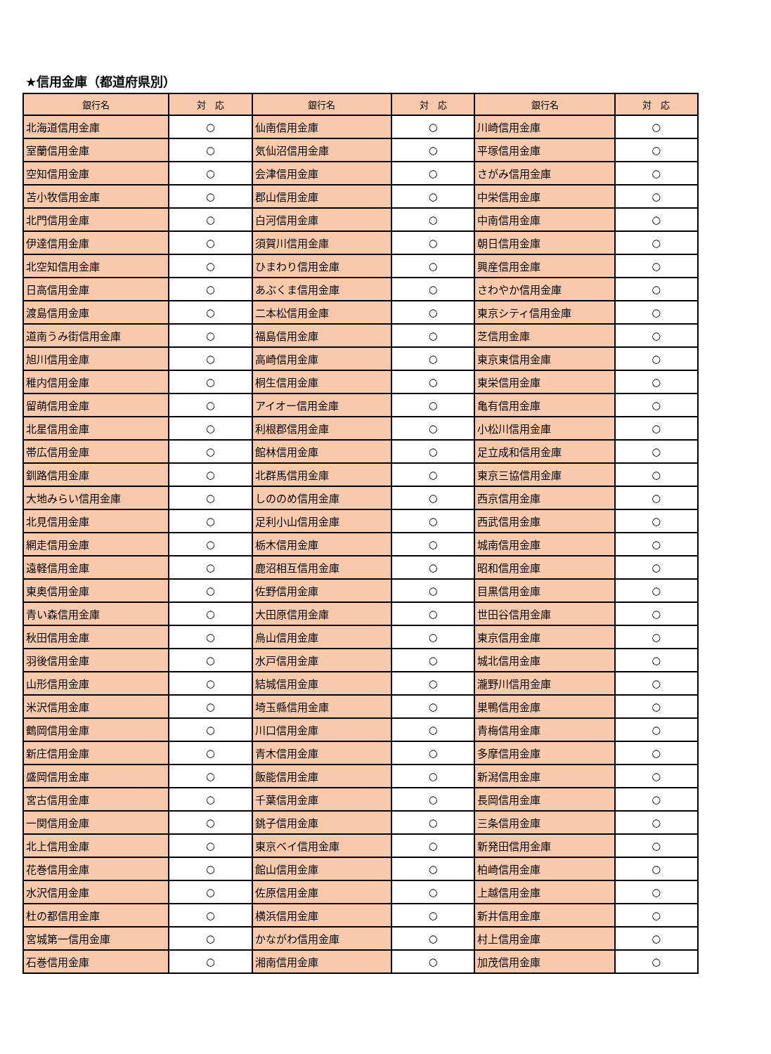★信用金庫（都道府県別）
| 銀行名 | 対 応 | 銀行名 | 対 応 | 銀行名 | 対 応 |
| --- | --- | --- | --- | --- | --- |
| 北海道信用金庫 | ○ | 仙南信用金庫 | ○ | 川崎信用金庫 | ○ |
| 室蘭信用金庫 | ○ | 気仙沼信用金庫 | ○ | 平塚信用金庫 | ○ |
| 空知信用金庫 | ○ | 会津信用金庫 | ○ | さがみ信用金庫 | ○ |
| 苫小牧信用金庫 | ○ | 郡山信用金庫 | ○ | 中栄信用金庫 | ○ |
| 北門信用金庫 | ○ | 白河信用金庫 | ○ | 中南信用金庫 | ○ |
| 伊達信用金庫 | ○ | 須賀川信用金庫 | ○ | 朝日信用金庫 | ○ |
| 北空知信用金庫 | ○ | ひまわり信用金庫 | ○ | 興産信用金庫 | ○ |
| 日高信用金庫 | ○ | あぶくま信用金庫 | ○ | さわやか信用金庫 | ○ |
| 渡島信用金庫 | ○ | 二本松信用金庫 | ○ | 東京シティ信用金庫 | ○ |
| 道南うみ街信用金庫 | ○ | 福島信用金庫 | ○ | 芝信用金庫 | ○ |
| 旭川信用金庫 | ○ | 高崎信用金庫 | ○ | 東京東信用金庫 | ○ |
| 稚内信用金庫 | ○ | 桐生信用金庫 | ○ | 東栄信用金庫 | ○ |
| 留萌信用金庫 | ○ | アイオー信用金庫 | ○ | 亀有信用金庫 | ○ |
| 北星信用金庫 | ○ | 利根郡信用金庫 | ○ | 小松川信用金庫 | ○ |
| 帯広信用金庫 | ○ | 館林信用金庫 | ○ | 足立成和信用金庫 | ○ |
| 釧路信用金庫 | ○ | 北群馬信用金庫 | ○ | 東京三協信用金庫 | ○ |
| 大地みらい信用金庫 | ○ | しののめ信用金庫 | ○ | 西京信用金庫 | ○ |
| 北見信用金庫 | ○ | 足利小山信用金庫 | ○ | 西武信用金庫 | ○ |
| 網走信用金庫 | ○ | 栃木信用金庫 | ○ | 城南信用金庫 | ○ |
| 遠軽信用金庫 | ○ | 鹿沼相互信用金庫 | ○ | 昭和信用金庫 | ○ |
| 東奥信用金庫 | ○ | 佐野信用金庫 | ○ | 目黒信用金庫 | ○ |
| 青い森信用金庫 | ○ | 大田原信用金庫 | ○ | 世田谷信用金庫 | ○ |
| 秋田信用金庫 | ○ | 烏山信用金庫 | ○ | 東京信用金庫 | ○ |
| 羽後信用金庫 | ○ | 水戸信用金庫 | ○ | 城北信用金庫 | ○ |
| 山形信用金庫 | ○ | 結城信用金庫 | ○ | 瀧野川信用金庫 | ○ |
| 米沢信用金庫 | ○ | 埼玉縣信用金庫 | ○ | 巣鴨信用金庫 | ○ |
| 鶴岡信用金庫 | ○ | 川口信用金庫 | ○ | 青梅信用金庫 | ○ |
| 新庄信用金庫 | ○ | 青木信用金庫 | ○ | 多摩信用金庫 | ○ |
| 盛岡信用金庫 | ○ | 飯能信用金庫 | ○ | 新潟信用金庫 | ○ |
| 宮古信用金庫 | ○ | 千葉信用金庫 | ○ | 長岡信用金庫 | ○ |
| 一関信用金庫 | ○ | 銚子信用金庫 | ○ | 三条信用金庫 | ○ |
| 北上信用金庫 | ○ | 東京ベイ信用金庫 | ○ | 新発田信用金庫 | ○ |
| 花巻信用金庫 | ○ | 館山信用金庫 | ○ | 柏崎信用金庫 | ○ |
| 水沢信用金庫 | ○ | 佐原信用金庫 | ○ | 上越信用金庫 | ○ |
| 杜の都信用金庫 | ○ | 横浜信用金庫 | ○ | 新井信用金庫 | ○ |
| 宮城第一信用金庫 | ○ | かながわ信用金庫 | ○ | 村上信用金庫 | ○ |
| 石巻信用金庫 | ○ | 湘南信用金庫 | ○ | 加茂信用金庫 | ○ |